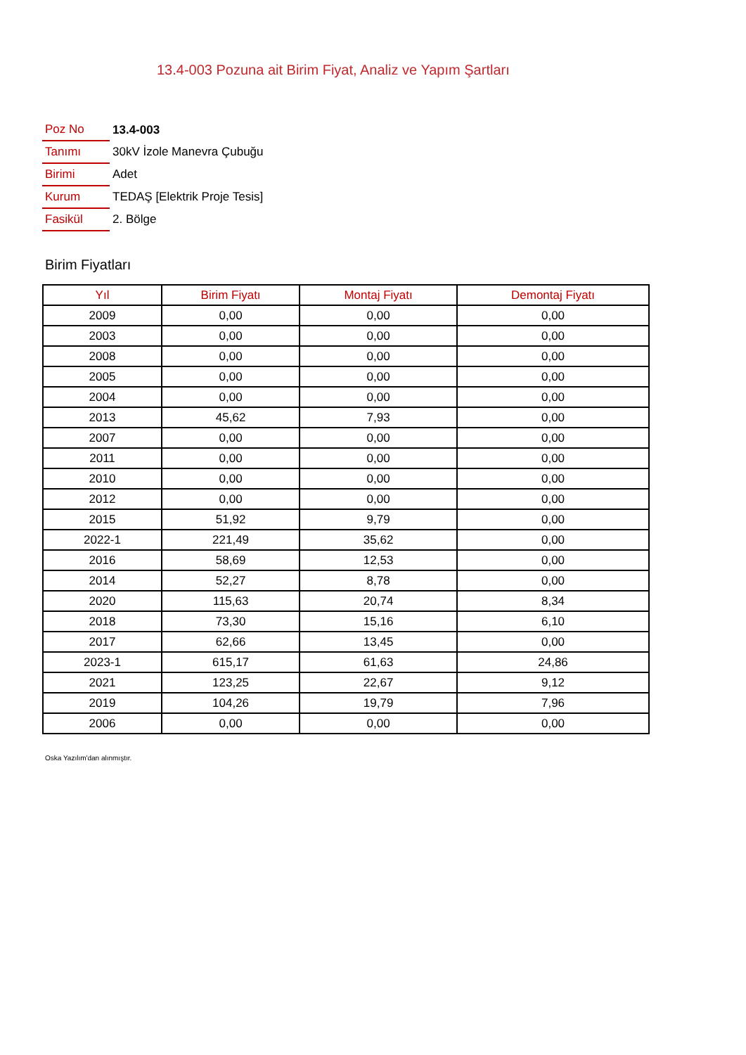13.4-003 Pozuna ait Birim Fiyat, Analiz ve Yapım Şartları
| Poz No | 13.4-003 |
| Tanımı | 30kV İzole Manevra Çubuğu |
| Birimi | Adet |
| Kurum | TEDAŞ [Elektrik Proje Tesis] |
| Fasikül | 2. Bölge |
Birim Fiyatları
| Yıl | Birim Fiyatı | Montaj Fiyatı | Demontaj Fiyatı |
| --- | --- | --- | --- |
| 2009 | 0,00 | 0,00 | 0,00 |
| 2003 | 0,00 | 0,00 | 0,00 |
| 2008 | 0,00 | 0,00 | 0,00 |
| 2005 | 0,00 | 0,00 | 0,00 |
| 2004 | 0,00 | 0,00 | 0,00 |
| 2013 | 45,62 | 7,93 | 0,00 |
| 2007 | 0,00 | 0,00 | 0,00 |
| 2011 | 0,00 | 0,00 | 0,00 |
| 2010 | 0,00 | 0,00 | 0,00 |
| 2012 | 0,00 | 0,00 | 0,00 |
| 2015 | 51,92 | 9,79 | 0,00 |
| 2022-1 | 221,49 | 35,62 | 0,00 |
| 2016 | 58,69 | 12,53 | 0,00 |
| 2014 | 52,27 | 8,78 | 0,00 |
| 2020 | 115,63 | 20,74 | 8,34 |
| 2018 | 73,30 | 15,16 | 6,10 |
| 2017 | 62,66 | 13,45 | 0,00 |
| 2023-1 | 615,17 | 61,63 | 24,86 |
| 2021 | 123,25 | 22,67 | 9,12 |
| 2019 | 104,26 | 19,79 | 7,96 |
| 2006 | 0,00 | 0,00 | 0,00 |
Oska Yazılım'dan alınmıştır.